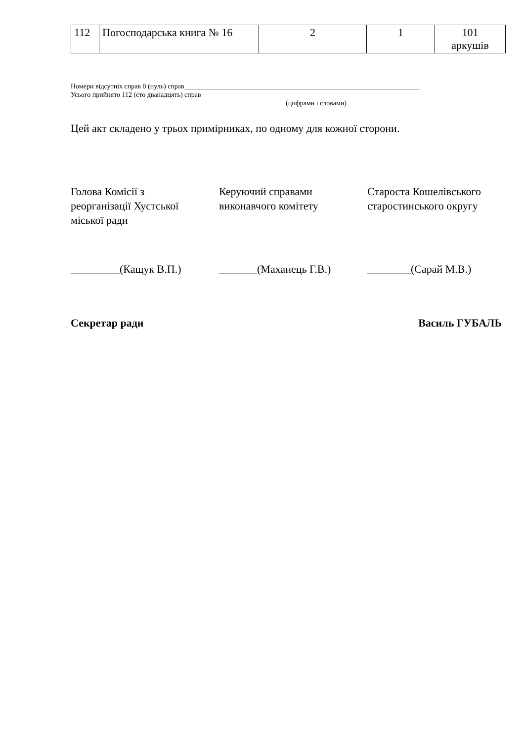| 112 | Погосподарська книга № 16 | 2 | 1 | 101 аркушів |
Номери відсутніх справ 0 (нуль) справ____________________________________________________________________
Усього прийнято 112 (сто дванадцять) справ
(цифрами і словами)
Цей акт складено у трьох примірниках, по одному для кожної сторони.
Голова Комісії з
реорганізації Хустської
міської ради
Керуючий справами
виконавчого комітету
Староста Кошелівського
старостинського округу
_________(Кащук В.П.) _______(Маханець Г.В.) ________(Сарай М.В.)
Секретар ради Василь ГУБАЛЬ